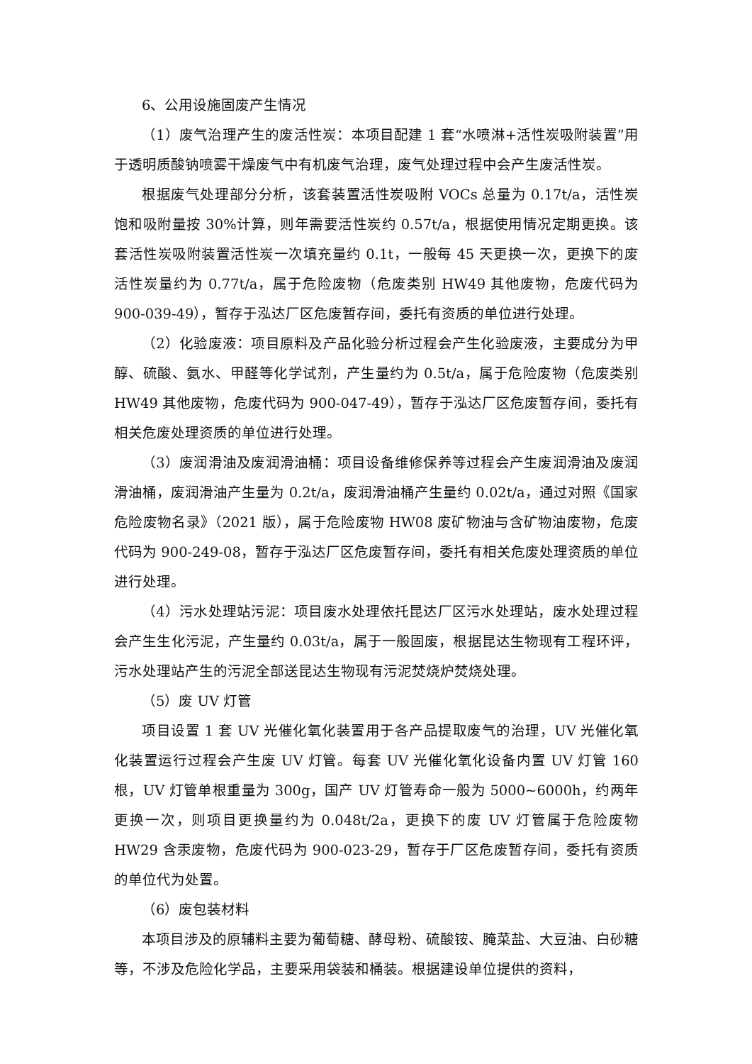6、公用设施固废产生情况
（1）废气治理产生的废活性炭：本项目配建 1 套“水喷淋+活性炭吸附装置”用于透明质酸钠喷雾干燥废气中有机废气治理，废气处理过程中会产生废活性炭。
根据废气处理部分分析，该套装置活性炭吸附 VOCs 总量为 0.17t/a，活性炭饱和吸附量按 30%计算，则年需要活性炭约 0.57t/a，根据使用情况定期更换。该套活性炭吸附装置活性炭一次填充量约 0.1t，一般每 45 天更换一次，更换下的废活性炭量约为 0.77t/a，属于危险废物（危废类别 HW49 其他废物，危废代码为 900-039-49），暂存于泓达厂区危废暂存间，委托有资质的单位进行处理。
（2）化验废液：项目原料及产品化验分析过程会产生化验废液，主要成分为甲醇、硫酸、氨水、甲醛等化学试剂，产生量约为 0.5t/a，属于危险废物（危废类别 HW49 其他废物，危废代码为 900-047-49），暂存于泓达厂区危废暂存间，委托有相关危废处理资质的单位进行处理。
（3）废润滑油及废润滑油桶：项目设备维修保养等过程会产生废润滑油及废润滑油桶，废润滑油产生量为 0.2t/a，废润滑油桶产生量约 0.02t/a，通过对照《国家危险废物名录》（2021 版），属于危险废物 HW08 废矿物油与含矿物油废物，危废代码为 900-249-08，暂存于泓达厂区危废暂存间，委托有相关危废处理资质的单位进行处理。
（4）污水处理站污泥：项目废水处理依托昆达厂区污水处理站，废水处理过程会产生生化污泥，产生量约 0.03t/a，属于一般固废，根据昆达生物现有工程环评，污水处理站产生的污泥全部送昆达生物现有污泥焚烧炉焚烧处理。
（5）废 UV 灯管
项目设置 1 套 UV 光催化氧化装置用于各产品提取废气的治理，UV 光催化氧化装置运行过程会产生废 UV 灯管。每套 UV 光催化氧化设备内置 UV 灯管 160 根，UV 灯管单根重量为 300g，国产 UV 灯管寿命一般为 5000~6000h，约两年更换一次，则项目更换量约为 0.048t/2a，更换下的废 UV 灯管属于危险废物 HW29 含汞废物，危废代码为 900-023-29，暂存于厂区危废暂存间，委托有资质的单位代为处置。
（6）废包装材料
本项目涉及的原辅料主要为葡萄糖、酵母粉、硫酸铵、腌菜盐、大豆油、白砂糖等，不涉及危险化学品，主要采用袋装和桶装。根据建设单位提供的资料，